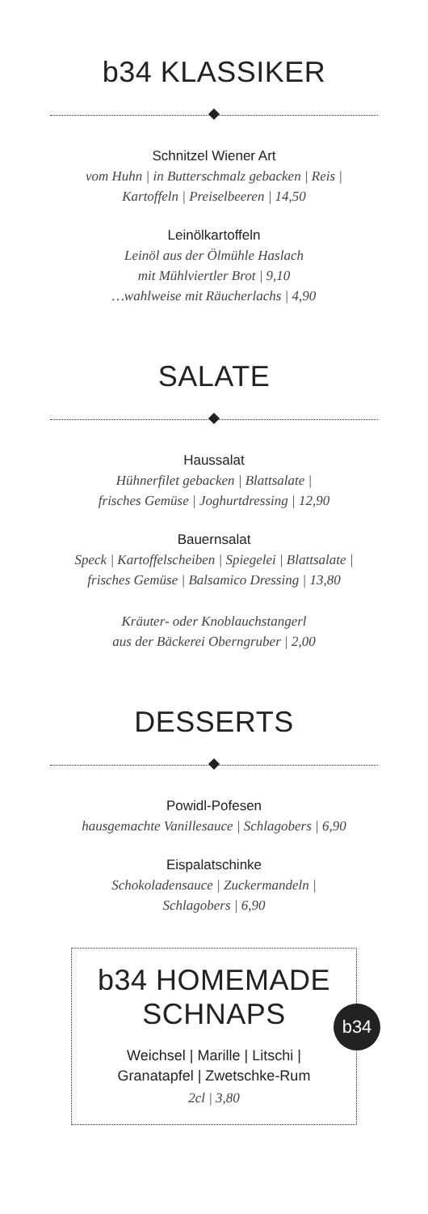b34 KLASSIKER
Schnitzel Wiener Art
vom Huhn | in Butterschmalz gebacken | Reis |
Kartoffeln | Preiselbeeren | 14,50
Leinölkartoffeln
Leinöl aus der Ölmühle Haslach
mit Mühlviertler Brot | 9,10
…wahlweise mit Räucherlachs | 4,90
SALATE
Haussalat
Hühnerfilet gebacken | Blattsalate |
frisches Gemüse | Joghurtdressing | 12,90
Bauernsalat
Speck | Kartoffelscheiben | Spiegelei | Blattsalate |
frisches Gemüse | Balsamico Dressing | 13,80
Kräuter- oder Knoblauchstangerl
aus der Bäckerei Oberngruber | 2,00
DESSERTS
Powidl-Pofesen
hausgemachte Vanillesauce | Schlagobers | 6,90
Eispalatschinke
Schokoladensauce | Zuckermandeln |
Schlagobers | 6,90
b34 HOMEMADE
SCHNAPS
b34
Weichsel | Marille | Litschi |
Granatapfel | Zwetschke-Rum
2cl | 3,80